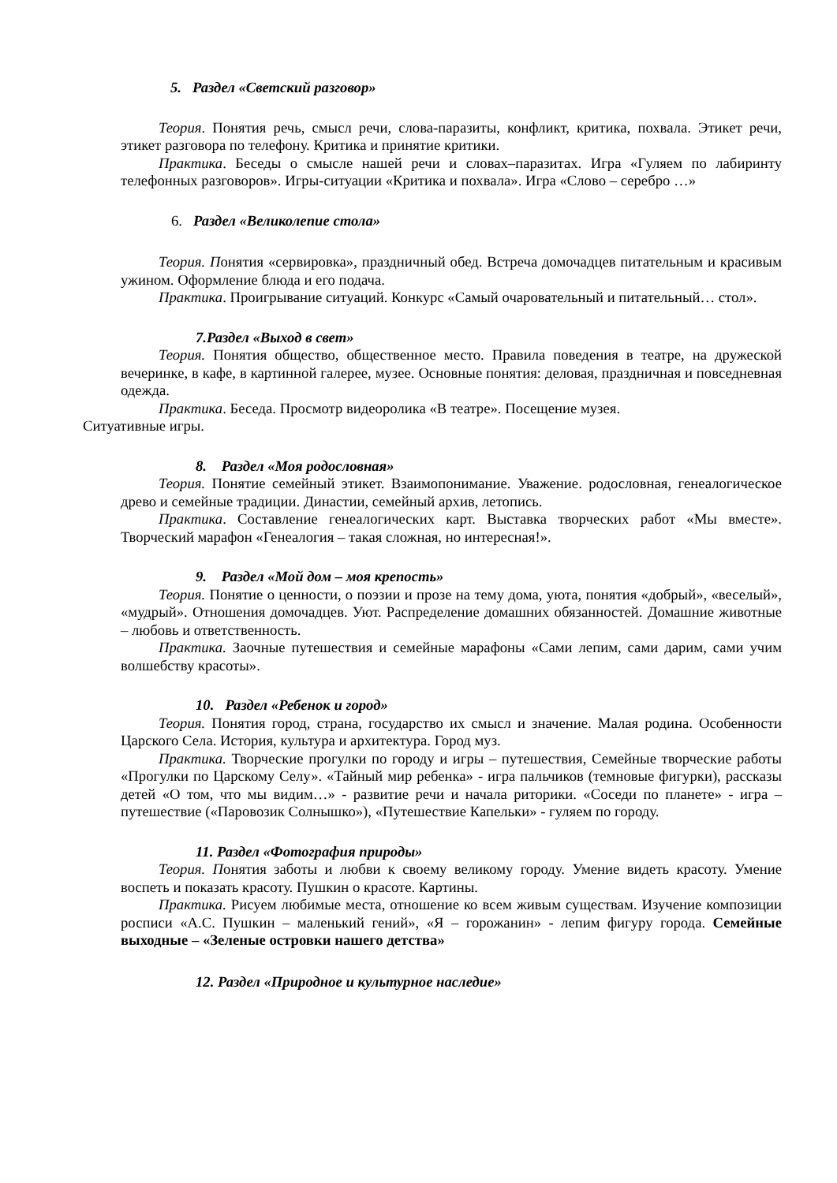5. Раздел «Светский разговор»
Теория. Понятия речь, смысл речи, слова-паразиты, конфликт, критика, похвала. Этикет речи, этикет разговора по телефону. Критика и принятие критики.
Практика. Беседы о смысле нашей речи и словах–паразитах. Игра «Гуляем по лабиринту телефонных разговоров». Игры-ситуации «Критика и похвала». Игра «Слово – серебро …»
6. Раздел «Великолепие стола»
Теория. Понятия «сервировка», праздничный обед. Встреча домочадцев питательным и красивым ужином. Оформление блюда и его подача.
Практика. Проигрывание ситуаций. Конкурс «Самый очаровательный и питательный… стол».
7.Раздел «Выход в свет»
Теория. Понятия общество, общественное место. Правила поведения в театре, на дружеской вечеринке, в кафе, в картинной галерее, музее. Основные понятия: деловая, праздничная и повседневная одежда.
Практика. Беседа. Просмотр видеоролика «В театре». Посещение музея.
Ситуативные игры.
8. Раздел «Моя родословная»
Теория. Понятие семейный этикет. Взаимопонимание. Уважение. родословная, генеалогическое древо и семейные традиции. Династии, семейный архив, летопись.
Практика. Составление генеалогических карт. Выставка творческих работ «Мы вместе». Творческий марафон «Генеалогия – такая сложная, но интересная!».
9. Раздел «Мой дом – моя крепость»
Теория. Понятие о ценности, о поэзии и прозе на тему дома, уюта, понятия «добрый», «веселый», «мудрый». Отношения домочадцев. Уют. Распределение домашних обязанностей. Домашние животные – любовь и ответственность.
Практика. Заочные путешествия и семейные марафоны «Сами лепим, сами дарим, сами учим волшебству красоты».
10. Раздел «Ребенок и город»
Теория. Понятия город, страна, государство их смысл и значение. Малая родина. Особенности Царского Села. История, культура и архитектура. Город муз.
Практика. Творческие прогулки по городу и игры – путешествия, Семейные творческие работы «Прогулки по Царскому Селу». «Тайный мир ребенка» - игра пальчиков (темновые фигурки), рассказы детей «О том, что мы видим…» - развитие речи и начала риторики. «Соседи по планете» - игра – путешествие («Паровозик Солнышко»), «Путешествие Капельки» - гуляем по городу.
11. Раздел «Фотография природы»
Теория. Понятия заботы и любви к своему великому городу. Умение видеть красоту. Умение воспеть и показать красоту. Пушкин о красоте. Картины.
Практика. Рисуем любимые места, отношение ко всем живым существам. Изучение композиции росписи «А.С. Пушкин – маленький гений», «Я – горожанин» - лепим фигуру города. Семейные выходные – «Зеленые островки нашего детства»
12. Раздел «Природное и культурное наследие»